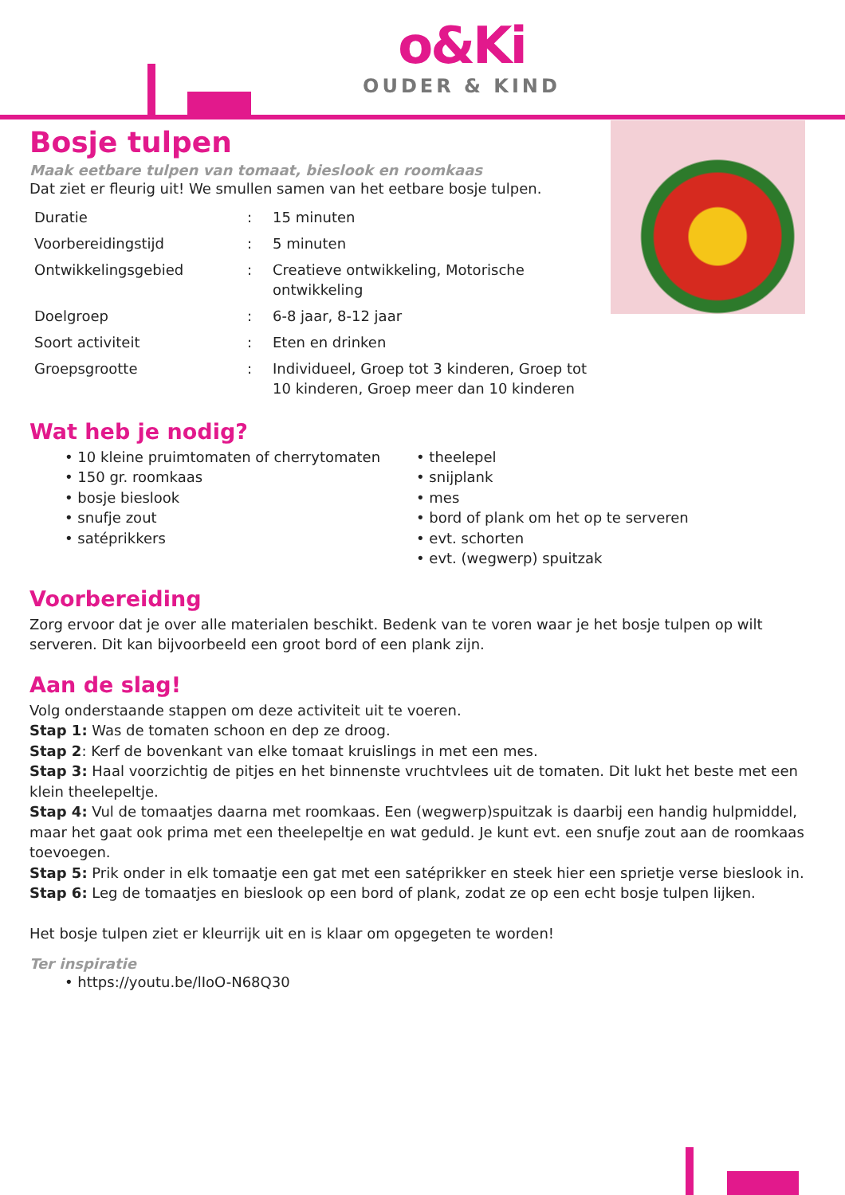o&Ki
OUDER & KIND
Bosje tulpen
Maak eetbare tulpen van tomaat, bieslook en roomkaas
Dat ziet er fleurig uit! We smullen samen van het eetbare bosje tulpen.
| Duratie | : | 15 minuten |
| Voorbereidingstijd | : | 5 minuten |
| Ontwikkelingsgebied | : | Creatieve ontwikkeling, Motorische ontwikkeling |
| Doelgroep | : | 6-8 jaar, 8-12 jaar |
| Soort activiteit | : | Eten en drinken |
| Groepsgrootte | : | Individueel, Groep tot 3 kinderen, Groep tot 10 kinderen, Groep meer dan 10 kinderen |
Wat heb je nodig?
• 10 kleine pruimtomaten of cherrytomaten
• 150 gr. roomkaas
• bosje bieslook
• snufje zout
• satéprikkers
• theelepel
• snijplank
• mes
• bord of plank om het op te serveren
• evt. schorten
• evt. (wegwerp) spuitzak
Voorbereiding
Zorg ervoor dat je over alle materialen beschikt. Bedenk van te voren waar je het bosje tulpen op wilt serveren. Dit kan bijvoorbeeld een groot bord of een plank zijn.
Aan de slag!
Volg onderstaande stappen om deze activiteit uit te voeren.
Stap 1: Was de tomaten schoon en dep ze droog.
Stap 2: Kerf de bovenkant van elke tomaat kruislings in met een mes.
Stap 3: Haal voorzichtig de pitjes en het binnenste vruchtvlees uit de tomaten. Dit lukt het beste met een klein theelepeltje.
Stap 4: Vul de tomaatjes daarna met roomkaas. Een (wegwerp)spuitzak is daarbij een handig hulpmiddel, maar het gaat ook prima met een theelepeltje en wat geduld. Je kunt evt. een snufje zout aan de roomkaas toevoegen.
Stap 5: Prik onder in elk tomaatje een gat met een satéprikker en steek hier een sprietje verse bieslook in.
Stap 6: Leg de tomaatjes en bieslook op een bord of plank, zodat ze op een echt bosje tulpen lijken.
Het bosje tulpen ziet er kleurrijk uit en is klaar om opgegeten te worden!
Ter inspiratie
• https://youtu.be/lIoO-N68Q30